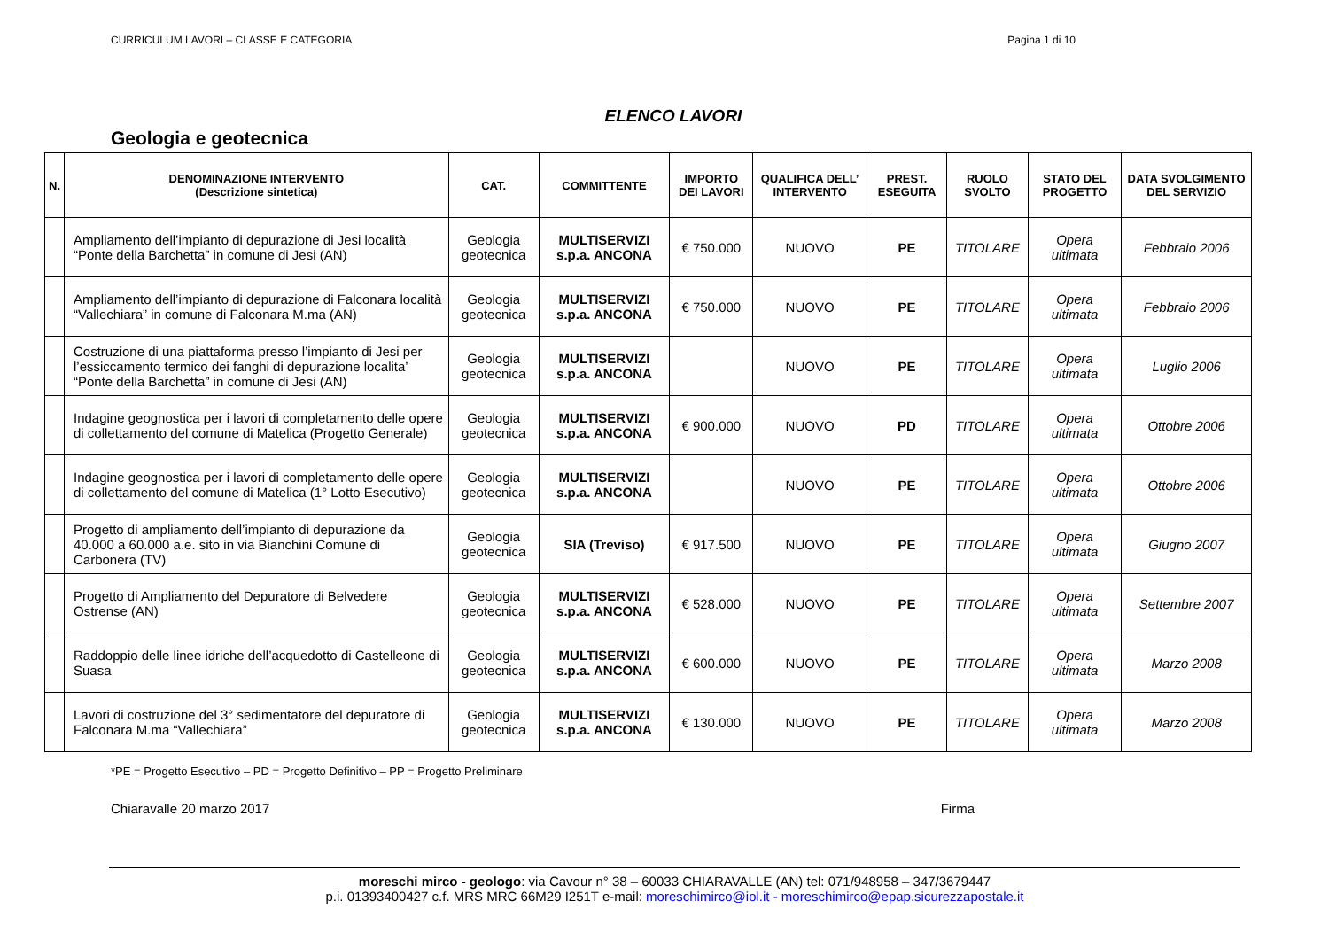CURRICULUM LAVORI – CLASSE E CATEGORIA Pagina 1 di 10
ELENCO LAVORI
Geologia e geotecnica
| N. | DENOMINAZIONE INTERVENTO (Descrizione sintetica) | CAT. | COMMITTENTE | IMPORTO DEI LAVORI | QUALIFICA DELL’ INTERVENTO | PREST. ESEGUITA | RUOLO SVOLTO | STATO DEL PROGETTO | DATA SVOLGIMENTO DEL SERVIZIO |
| --- | --- | --- | --- | --- | --- | --- | --- | --- | --- |
| | Ampliamento dell’impianto di depurazione di Jesi località “Ponte della Barchetta” in comune di Jesi (AN) | Geologia geotecnica | MULTISERVIZI s.p.a. ANCONA | € 750.000 | NUOVO | PE | TITOLARE | Opera ultimata | Febbraio 2006 |
| | Ampliamento dell’impianto di depurazione di Falconara località “Vallechiara” in comune di Falconara M.ma (AN) | Geologia geotecnica | MULTISERVIZI s.p.a. ANCONA | € 750.000 | NUOVO | PE | TITOLARE | Opera ultimata | Febbraio 2006 |
| | Costruzione di una piattaforma presso l’impianto di Jesi per l’essiccamento termico dei fanghi di depurazione localita’ “Ponte della Barchetta” in comune di Jesi (AN) | Geologia geotecnica | MULTISERVIZI s.p.a. ANCONA | | NUOVO | PE | TITOLARE | Opera ultimata | Luglio 2006 |
| | Indagine geognostica per i lavori di completamento delle opere di collettamento del comune di Matelica (Progetto Generale) | Geologia geotecnica | MULTISERVIZI s.p.a. ANCONA | € 900.000 | NUOVO | PD | TITOLARE | Opera ultimata | Ottobre 2006 |
| | Indagine geognostica per i lavori di completamento delle opere di collettamento del comune di Matelica (1° Lotto Esecutivo) | Geologia geotecnica | MULTISERVIZI s.p.a. ANCONA | | NUOVO | PE | TITOLARE | Opera ultimata | Ottobre 2006 |
| | Progetto di ampliamento dell’impianto di depurazione da 40.000 a 60.000 a.e. sito in via Bianchini Comune di Carbonera (TV) | Geologia geotecnica | SIA (Treviso) | € 917.500 | NUOVO | PE | TITOLARE | Opera ultimata | Giugno 2007 |
| | Progetto di Ampliamento del Depuratore di Belvedere Ostrense (AN) | Geologia geotecnica | MULTISERVIZI s.p.a. ANCONA | € 528.000 | NUOVO | PE | TITOLARE | Opera ultimata | Settembre 2007 |
| | Raddoppio delle linee idriche dell’acquedotto di Castelleone di Suasa | Geologia geotecnica | MULTISERVIZI s.p.a. ANCONA | € 600.000 | NUOVO | PE | TITOLARE | Opera ultimata | Marzo 2008 |
| | Lavori di costruzione del 3° sedimentatore del depuratore di Falconara M.ma “Vallechiara” | Geologia geotecnica | MULTISERVIZI s.p.a. ANCONA | € 130.000 | NUOVO | PE | TITOLARE | Opera ultimata | Marzo 2008 |
*PE = Progetto Esecutivo – PD = Progetto Definitivo – PP = Progetto Preliminare
Chiaravalle 20 marzo 2017 Firma
moreschi mirco - geologo: via Cavour n° 38 – 60033 CHIARAVALLE (AN) tel: 071/948958 – 347/3679447
p.i. 01393400427 c.f. MRS MRC 66M29 I251T e-mail: moreschimirco@iol.it - moreschimirco@epap.sicurezzapostale.it